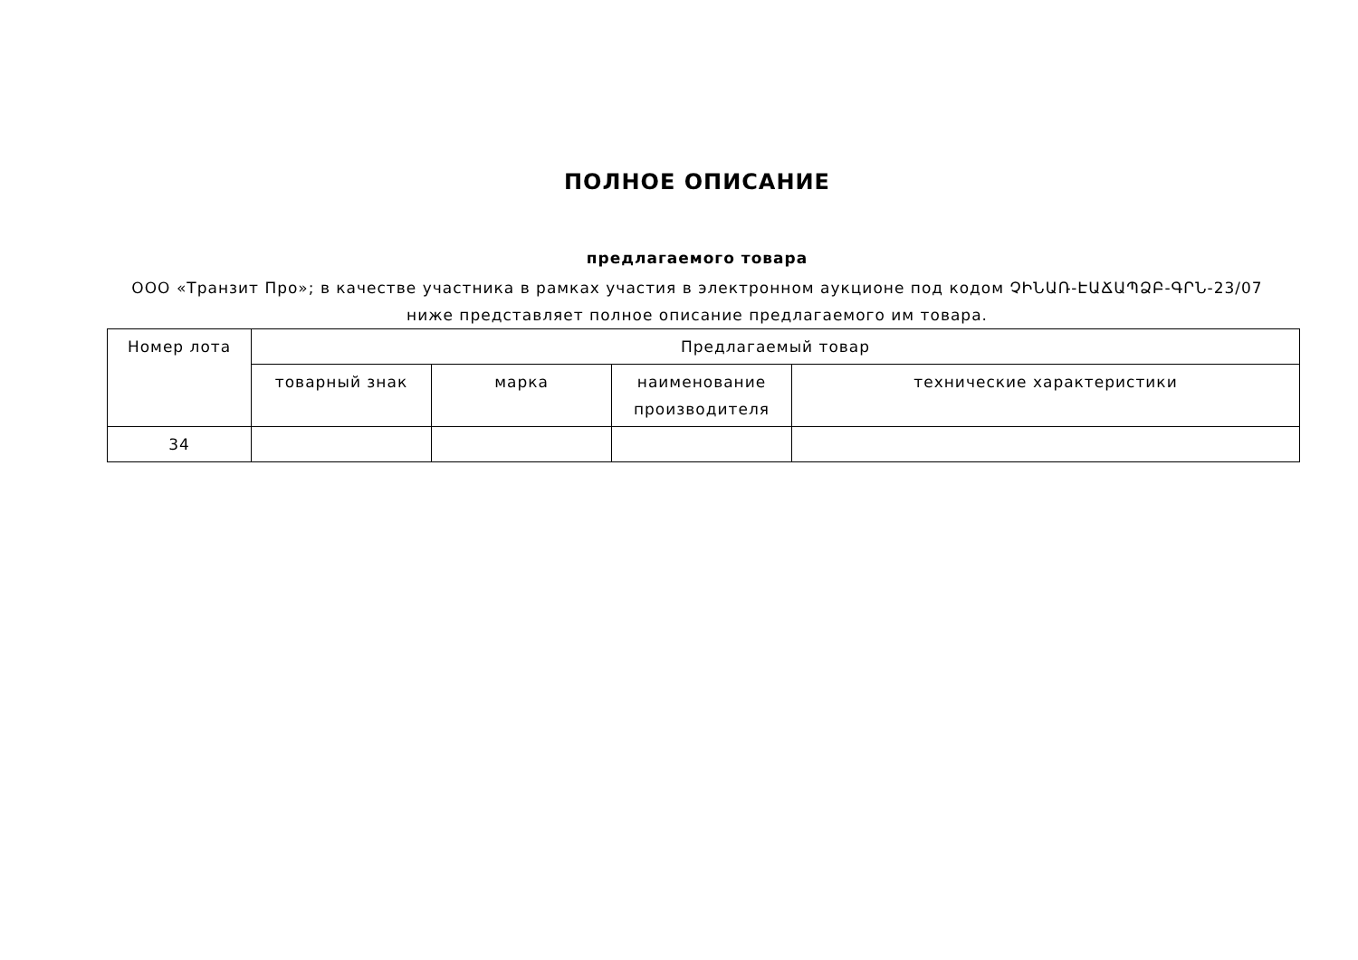ПОЛНОЕ ОПИСАНИЕ
предлагаемого товара
ООО «Транзит Про»; в качестве участника в рамках участия в электронном аукционе под кодом ՉԻՆԱՌ-ԷԱՃԱՊՁԲ-ԳՐՆ-23/07 ниже представляет полное описание предлагаемого им товара.
| Номер лота | Предлагаемый товар | | | |
| --- | --- | --- | --- | --- |
| | товарный знак | марка | наименование производителя | технические характеристики |
| 34 | | | | |